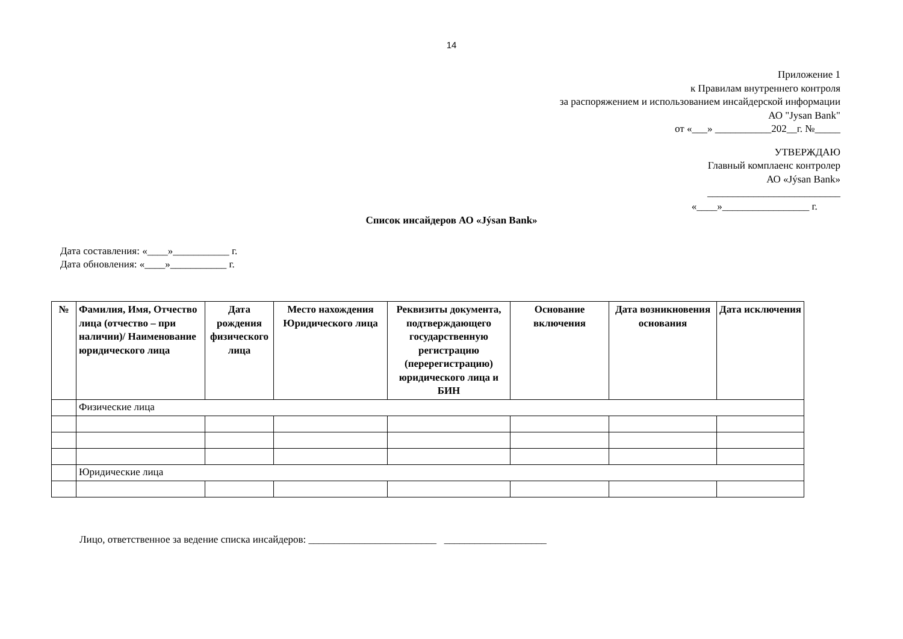14
Приложение 1
к Правилам внутреннего контроля
за распоряжением и использованием инсайдерской информации
АО "Jysan Bank"
от «___» ___________202__г. №_____
УТВЕРЖДАЮ
Главный комплаенс контролер
АО «Jýsan Bank»
__________________________
«____»_________________ г.
Список инсайдеров АО «Jýsan Bank»
Дата составления: «____»___________ г.
Дата обновления: «____»___________ г.
| № | Фамилия, Имя, Отчество лица (отчество – при наличии)/ Наименование юридического лица | Дата рождения физического лица | Место нахождения Юридического лица | Реквизиты документа, подтверждающего государственную регистрацию (перерегистрацию) юридического лица и БИН | Основание включения | Дата возникновения основания | Дата исключения |
| --- | --- | --- | --- | --- | --- | --- | --- |
| | Физические лица | | | | | | |
| | Юридические лица | | | | | | |
Лицо, ответственное за ведение списка инсайдеров: _________________________ ____________________